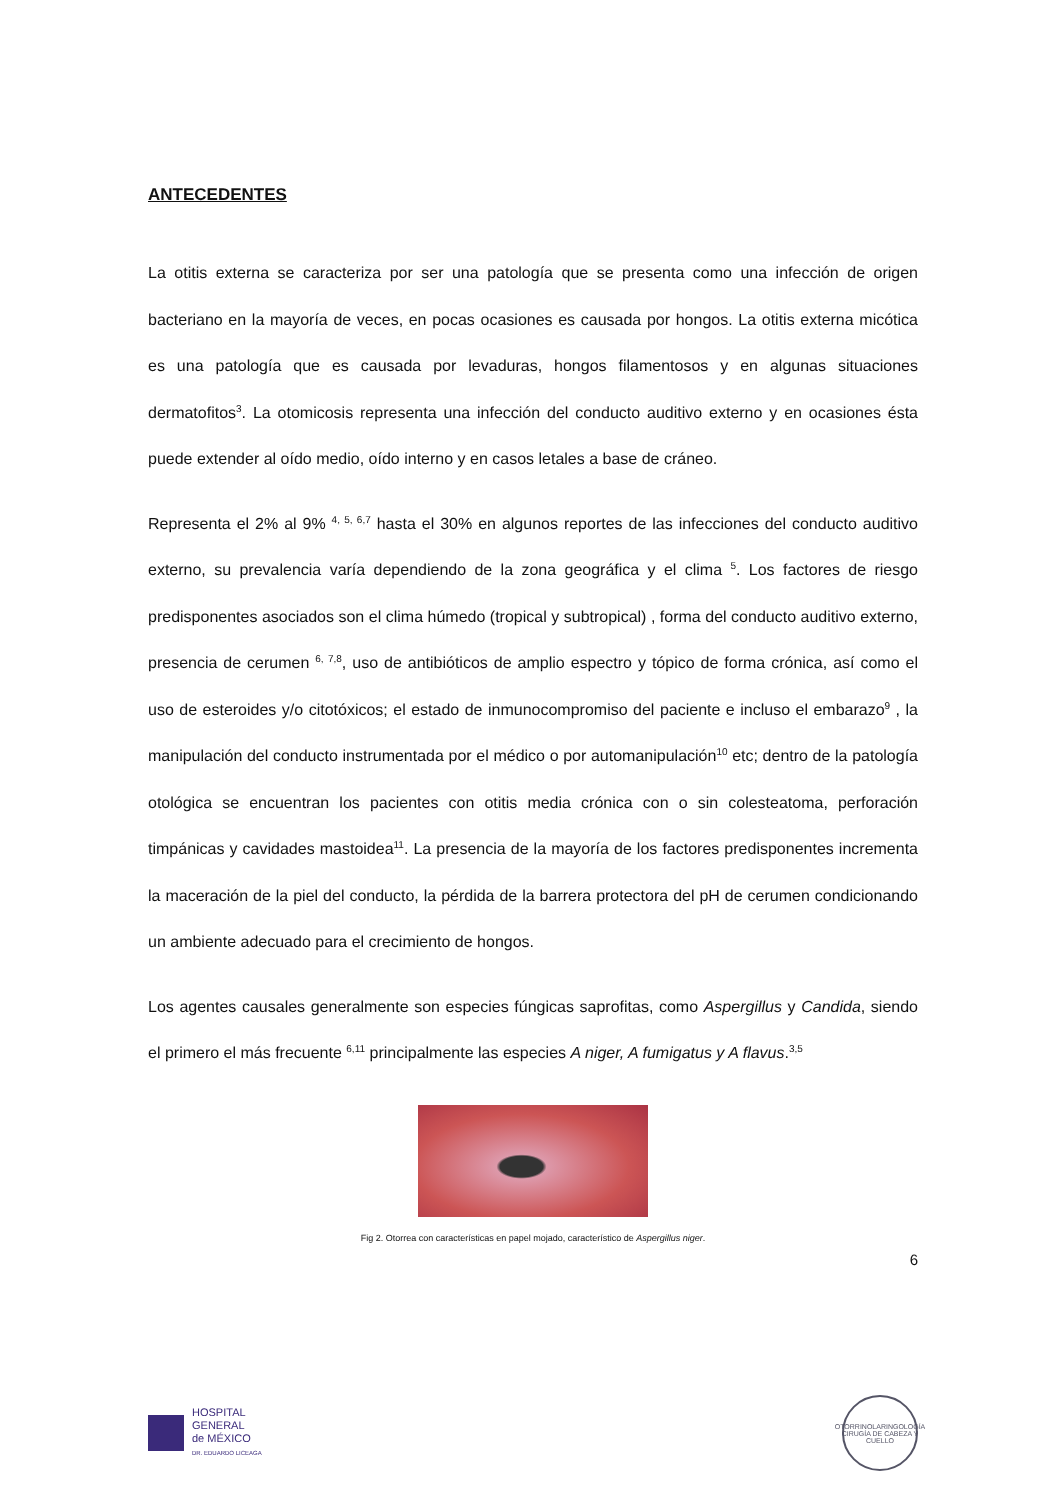ANTECEDENTES
La otitis externa se caracteriza por ser una patología que se presenta como una infección de origen bacteriano en la mayoría de veces, en pocas ocasiones es causada por hongos. La otitis externa micótica es una patología que es causada por levaduras, hongos filamentosos y en algunas situaciones dermatofitos<sup>3</sup>. La otomicosis representa una infección del conducto auditivo externo y en ocasiones ésta puede extender al oído medio, oído interno y en casos letales a base de cráneo.
Representa el 2% al 9% <sup>4, 5, 6,7</sup> hasta el 30% en algunos reportes de las infecciones del conducto auditivo externo, su prevalencia varía dependiendo de la zona geográfica y el clima <sup>5</sup>. Los factores de riesgo predisponentes asociados son el clima húmedo (tropical y subtropical) , forma del conducto auditivo externo, presencia de cerumen <sup>6, 7,8</sup>, uso de antibióticos de amplio espectro y tópico de forma crónica, así como el uso de esteroides y/o citotóxicos; el estado de inmunocompromiso del paciente e incluso el embarazo<sup>9</sup> , la manipulación del conducto instrumentada por el médico o por automanipulación<sup>10</sup> etc; dentro de la patología otológica se encuentran los pacientes con otitis media crónica con o sin colesteatoma, perforación timpánicas y cavidades mastoidea<sup>11</sup>. La presencia de la mayoría de los factores predisponentes incrementa la maceración de la piel del conducto, la pérdida de la barrera protectora del pH de cerumen condicionando un ambiente adecuado para el crecimiento de hongos.
Los agentes causales generalmente son especies fúngicas saprofitas, como Aspergillus y Candida, siendo el primero el más frecuente <sup>6,11</sup> principalmente las especies A niger, A fumigatus y A flavus.<sup>3,5</sup>
Fig 2. Otorrea con características en papel mojado, característico de Aspergillus niger.
6
HOSPITAL
GENERAL
de MÉXICO
DR. EDUARDO LICEAGA
OTORRINOLARINGOLOGÍA
CIRUGÍA DE CABEZA Y CUELLO